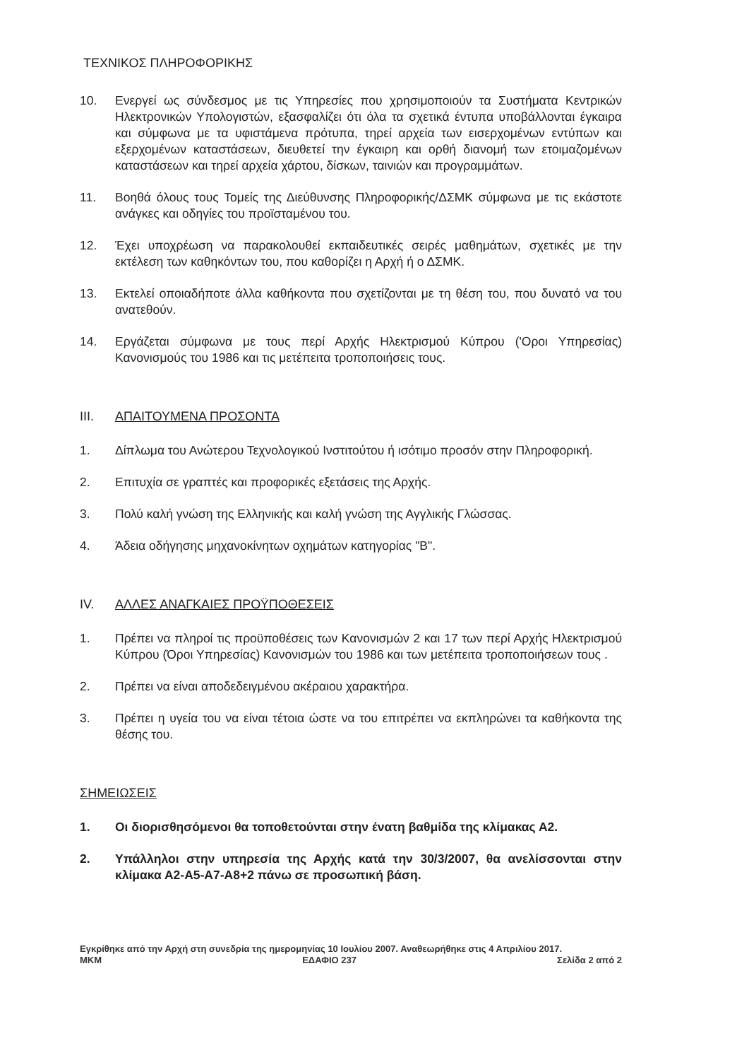ΤΕΧΝΙΚΟΣ ΠΛΗΡΟΦΟΡΙΚΗΣ
10. Ενεργεί ως σύνδεσμος με τις Υπηρεσίες που χρησιμοποιούν τα Συστήματα Κεντρικών Ηλεκτρονικών Υπολογιστών, εξασφαλίζει ότι όλα τα σχετικά έντυπα υποβάλλονται έγκαιρα και σύμφωνα με τα υφιστάμενα πρότυπα, τηρεί αρχεία των εισερχομένων εντύπων και εξερχομένων καταστάσεων, διευθετεί την έγκαιρη και ορθή διανομή των ετοιμαζομένων καταστάσεων και τηρεί αρχεία χάρτου, δίσκων, ταινιών και προγραμμάτων.
11. Βοηθά όλους τους Τομείς της Διεύθυνσης Πληροφορικής/ΔΣΜΚ σύμφωνα με τις εκάστοτε ανάγκες και οδηγίες του προϊσταμένου του.
12. Έχει υποχρέωση να παρακολουθεί εκπαιδευτικές σειρές μαθημάτων, σχετικές με την εκτέλεση των καθηκόντων του, που καθορίζει η Αρχή ή ο ΔΣΜΚ.
13. Εκτελεί οποιαδήποτε άλλα καθήκοντα που σχετίζονται με τη θέση του, που δυνατό να του ανατεθούν.
14. Εργάζεται σύμφωνα με τους περί Αρχής Ηλεκτρισμού Κύπρου ('Οροι Υπηρεσίας) Κανονισμούς του 1986 και τις μετέπειτα τροποποιήσεις τους.
III. ΑΠΑΙΤΟΥΜΕΝΑ ΠΡΟΣΟΝΤΑ
1. Δίπλωμα του Ανώτερου Τεχνολογικού Ινστιτούτου ή ισότιμο προσόν στην Πληροφορική.
2. Επιτυχία σε γραπτές και προφορικές εξετάσεις της Αρχής.
3. Πολύ καλή γνώση της Ελληνικής και καλή γνώση της Αγγλικής Γλώσσας.
4. Άδεια οδήγησης μηχανοκίνητων οχημάτων κατηγορίας "Β".
IV. ΑΛΛΕΣ ΑΝΑΓΚΑΙΕΣ ΠΡΟΫΠΟΘΕΣΕΙΣ
1. Πρέπει να πληροί τις προϋποθέσεις των Κανονισμών 2 και 17 των περί Αρχής Ηλεκτρισμού Κύπρου (Όροι Υπηρεσίας) Κανονισμών του 1986 και των μετέπειτα τροποποιήσεων τους .
2. Πρέπει να είναι αποδεδειγμένου ακέραιου χαρακτήρα.
3. Πρέπει η υγεία του να είναι τέτοια ώστε να του επιτρέπει να εκπληρώνει τα καθήκοντα της θέσης του.
ΣΗΜΕΙΩΣΕΙΣ
1. Οι διορισθησόμενοι θα τοποθετούνται στην ένατη βαθμίδα της κλίμακας Α2.
2. Υπάλληλοι στην υπηρεσία της Αρχής κατά την 30/3/2007, θα ανελίσσονται στην κλίμακα Α2-Α5-Α7-Α8+2 πάνω σε προσωπική βάση.
Εγκρίθηκε από την Αρχή στη συνεδρία της ημερομηνίας 10 Ιουλίου 2007. Αναθεωρήθηκε στις 4 Απριλίου 2017.
ΜΚΜ ΕΔΑΦΙΟ 237 Σελίδα 2 από 2